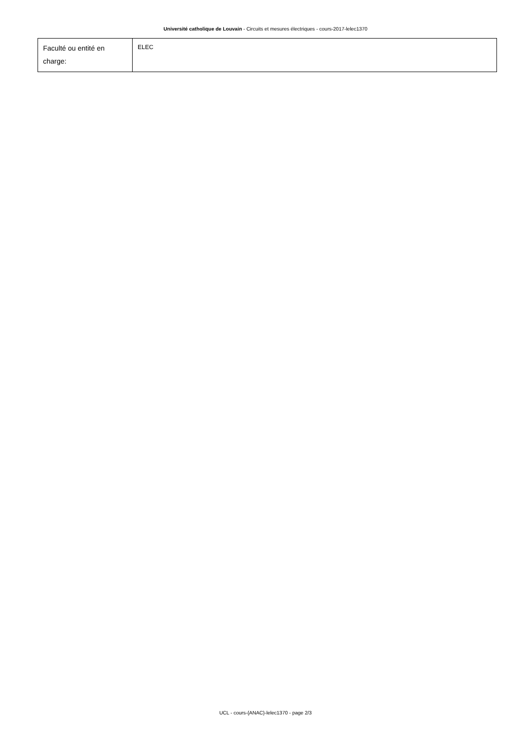Université catholique de Louvain - Circuits et mesures électriques - cours-2017-lelec1370
| Faculté ou entité en charge: | ELEC |
UCL - cours-{ANAC}-lelec1370 - page 2/3